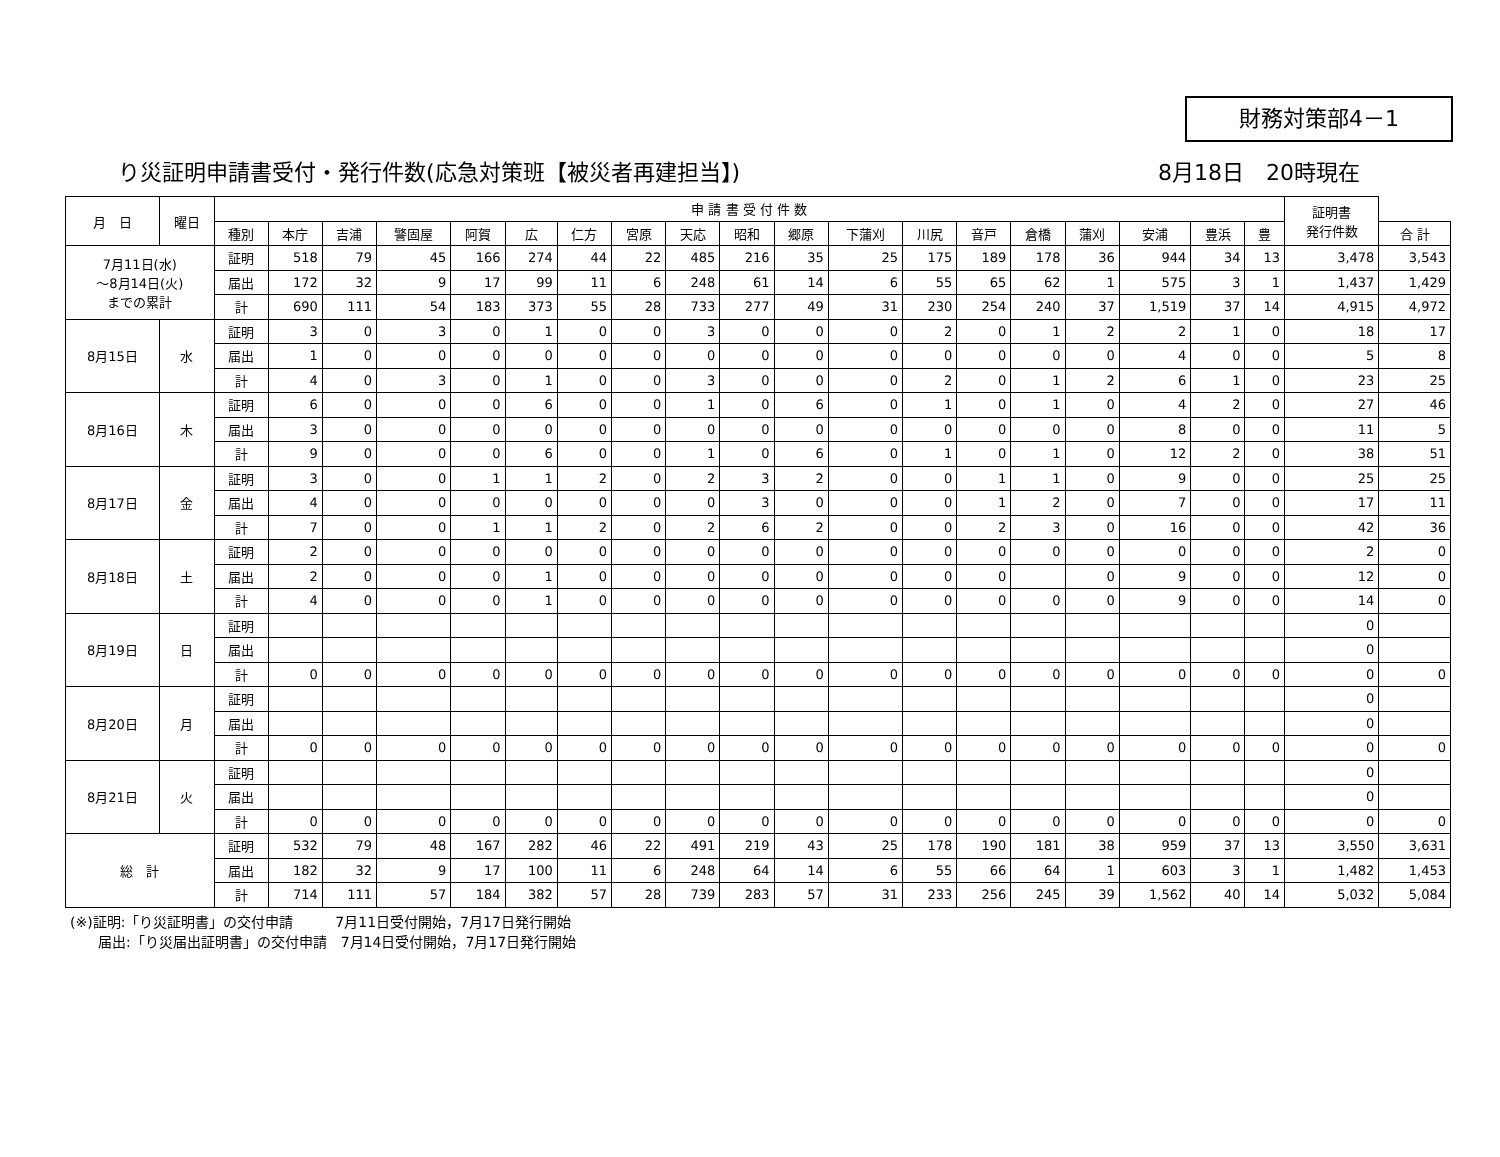財務対策部4－1
り災証明申請書受付・発行件数(応急対策班【被災者再建担当】) 8月18日　20時現在
| 月 日 | 曜日 | 申 請 書 受 付 件 数 | | | | | | | | | | | | | | | | | | | 証明書 発行件数 | |
| --- | --- | --- | --- | --- | --- | --- | --- | --- | --- | --- | --- | --- | --- | --- | --- | --- | --- | --- | --- | --- | --- | --- |
| | | 種別 | 本庁 | 吉浦 | 警固屋 | 阿賀 | 広 | 仁方 | 宮原 | 天応 | 昭和 | 郷原 | 下蒲刈 | 川尻 | 音戸 | 倉橋 | 蒲刈 | 安浦 | 豊浜 | 豊 | | 合 計 |
| 7月11日(水) ～8月14日(火) までの累計 | | 証明 | 518 | 79 | 45 | 166 | 274 | 44 | 22 | 485 | 216 | 35 | 25 | 175 | 189 | 178 | 36 | 944 | 34 | 13 | 3,478 | 3,543 |
| | | 届出 | 172 | 32 | 9 | 17 | 99 | 11 | 6 | 248 | 61 | 14 | 6 | 55 | 65 | 62 | 1 | 575 | 3 | 1 | 1,437 | 1,429 |
| | | 計 | 690 | 111 | 54 | 183 | 373 | 55 | 28 | 733 | 277 | 49 | 31 | 230 | 254 | 240 | 37 | 1,519 | 37 | 14 | 4,915 | 4,972 |
| 8月15日 | 水 | 証明 | 3 | 0 | 3 | 0 | 1 | 0 | 0 | 3 | 0 | 0 | 0 | 2 | 0 | 1 | 2 | 2 | 1 | 0 | 18 | 17 |
| | | 届出 | 1 | 0 | 0 | 0 | 0 | 0 | 0 | 0 | 0 | 0 | 0 | 0 | 0 | 0 | 0 | 4 | 0 | 0 | 5 | 8 |
| | | 計 | 4 | 0 | 3 | 0 | 1 | 0 | 0 | 3 | 0 | 0 | 0 | 2 | 0 | 1 | 2 | 6 | 1 | 0 | 23 | 25 |
| 8月16日 | 木 | 証明 | 6 | 0 | 0 | 0 | 6 | 0 | 0 | 1 | 0 | 6 | 0 | 1 | 0 | 1 | 0 | 4 | 2 | 0 | 27 | 46 |
| | | 届出 | 3 | 0 | 0 | 0 | 0 | 0 | 0 | 0 | 0 | 0 | 0 | 0 | 0 | 0 | 0 | 8 | 0 | 0 | 11 | 5 |
| | | 計 | 9 | 0 | 0 | 0 | 6 | 0 | 0 | 1 | 0 | 6 | 0 | 1 | 0 | 1 | 0 | 12 | 2 | 0 | 38 | 51 |
| 8月17日 | 金 | 証明 | 3 | 0 | 0 | 1 | 1 | 2 | 0 | 2 | 3 | 2 | 0 | 0 | 1 | 1 | 0 | 9 | 0 | 0 | 25 | 25 |
| | | 届出 | 4 | 0 | 0 | 0 | 0 | 0 | 0 | 0 | 3 | 0 | 0 | 0 | 1 | 2 | 0 | 7 | 0 | 0 | 17 | 11 |
| | | 計 | 7 | 0 | 0 | 1 | 1 | 2 | 0 | 2 | 6 | 2 | 0 | 0 | 2 | 3 | 0 | 16 | 0 | 0 | 42 | 36 |
| 8月18日 | 土 | 証明 | 2 | 0 | 0 | 0 | 0 | 0 | 0 | 0 | 0 | 0 | 0 | 0 | 0 | 0 | 0 | 0 | 0 | 0 | 2 | 0 |
| | | 届出 | 2 | 0 | 0 | 0 | 1 | 0 | 0 | 0 | 0 | 0 | 0 | 0 | 0 | | 0 | 9 | 0 | 0 | 12 | 0 |
| | | 計 | 4 | 0 | 0 | 0 | 1 | 0 | 0 | 0 | 0 | 0 | 0 | 0 | 0 | 0 | 0 | 9 | 0 | 0 | 14 | 0 |
| 8月19日 | 日 | 証明 | | | | | | | | | | | | | | | | | | | 0 | |
| | | 届出 | | | | | | | | | | | | | | | | | | | 0 | |
| | | 計 | 0 | 0 | 0 | 0 | 0 | 0 | 0 | 0 | 0 | 0 | 0 | 0 | 0 | 0 | 0 | 0 | 0 | 0 | 0 | 0 |
| 8月20日 | 月 | 証明 | | | | | | | | | | | | | | | | | | | 0 | |
| | | 届出 | | | | | | | | | | | | | | | | | | | 0 | |
| | | 計 | 0 | 0 | 0 | 0 | 0 | 0 | 0 | 0 | 0 | 0 | 0 | 0 | 0 | 0 | 0 | 0 | 0 | 0 | 0 | 0 |
| 8月21日 | 火 | 証明 | | | | | | | | | | | | | | | | | | | 0 | |
| | | 届出 | | | | | | | | | | | | | | | | | | | 0 | |
| | | 計 | 0 | 0 | 0 | 0 | 0 | 0 | 0 | 0 | 0 | 0 | 0 | 0 | 0 | 0 | 0 | 0 | 0 | 0 | 0 | 0 |
| 総 計 | | 証明 | 532 | 79 | 48 | 167 | 282 | 46 | 22 | 491 | 219 | 43 | 25 | 178 | 190 | 181 | 38 | 959 | 37 | 13 | 3,550 | 3,631 |
| | | 届出 | 182 | 32 | 9 | 17 | 100 | 11 | 6 | 248 | 64 | 14 | 6 | 55 | 66 | 64 | 1 | 603 | 3 | 1 | 1,482 | 1,453 |
| | | 計 | 714 | 111 | 57 | 184 | 382 | 57 | 28 | 739 | 283 | 57 | 31 | 233 | 256 | 245 | 39 | 1,562 | 40 | 14 | 5,032 | 5,084 |
(※)証明:「り災証明書」の交付申請　　　7月11日受付開始，7月17日発行開始
　　届出:「り災届出証明書」の交付申請　7月14日受付開始，7月17日発行開始